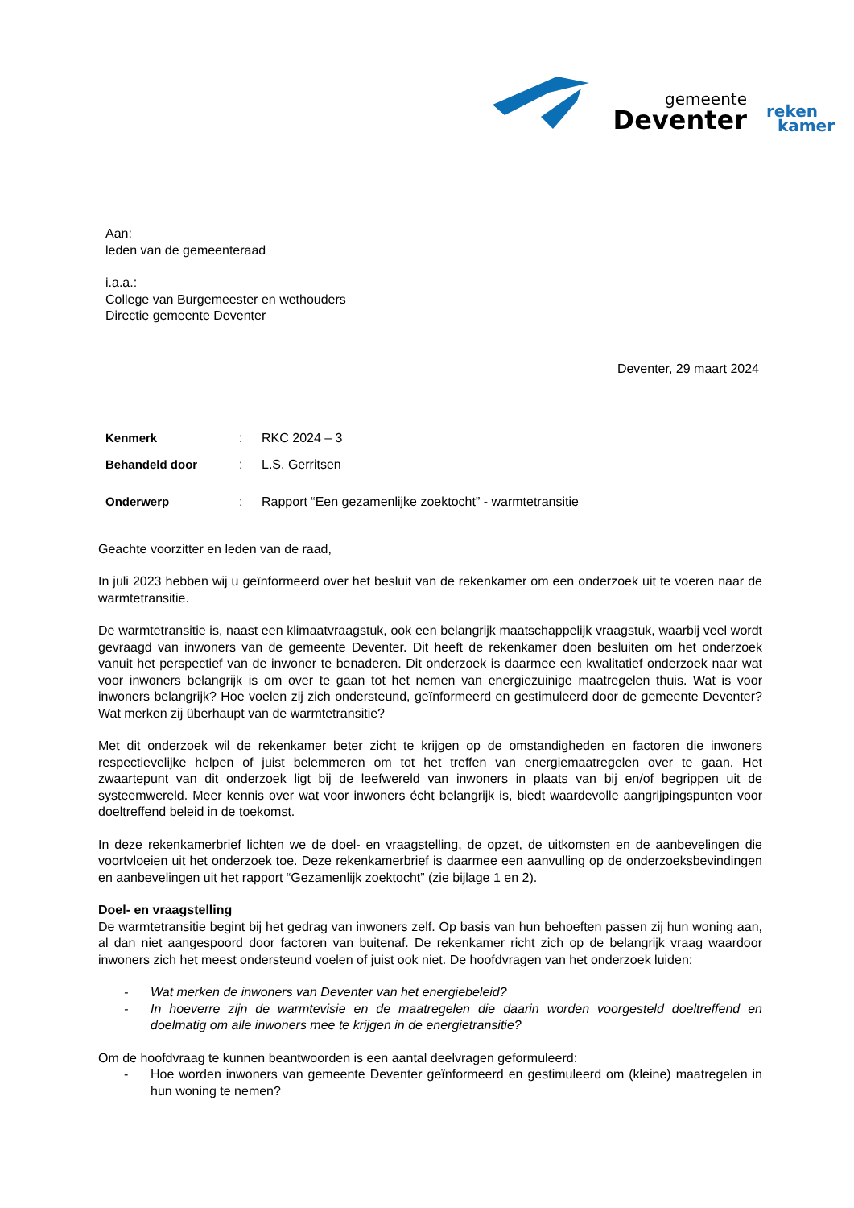gemeente
Deventer
reken
kamer
Aan:
leden van de gemeenteraad
i.a.a.:
College van Burgemeester en wethouders
Directie gemeente Deventer
Deventer, 29 maart 2024
| Kenmerk | : | RKC 2024 – 3 |
| Behandeld door | : | L.S. Gerritsen |
| Onderwerp | : | Rapport “Een gezamenlijke zoektocht” - warmtetransitie |
Geachte voorzitter en leden van de raad,
In juli 2023 hebben wij u geïnformeerd over het besluit van de rekenkamer om een onderzoek uit te voeren naar de warmtetransitie.
De warmtetransitie is, naast een klimaatvraagstuk, ook een belangrijk maatschappelijk vraagstuk, waarbij veel wordt gevraagd van inwoners van de gemeente Deventer. Dit heeft de rekenkamer doen besluiten om het onderzoek vanuit het perspectief van de inwoner te benaderen. Dit onderzoek is daarmee een kwalitatief onderzoek naar wat voor inwoners belangrijk is om over te gaan tot het nemen van energiezuinige maatregelen thuis. Wat is voor inwoners belangrijk? Hoe voelen zij zich ondersteund, geïnformeerd en gestimuleerd door de gemeente Deventer? Wat merken zij überhaupt van de warmtetransitie?
Met dit onderzoek wil de rekenkamer beter zicht te krijgen op de omstandigheden en factoren die inwoners respectievelijke helpen of juist belemmeren om tot het treffen van energiemaatregelen over te gaan. Het zwaartepunt van dit onderzoek ligt bij de leefwereld van inwoners in plaats van bij en/of begrippen uit de systeemwereld. Meer kennis over wat voor inwoners écht belangrijk is, biedt waardevolle aangrijpingspunten voor doeltreffend beleid in de toekomst.
In deze rekenkamerbrief lichten we de doel- en vraagstelling, de opzet, de uitkomsten en de aanbevelingen die voortvloeien uit het onderzoek toe. Deze rekenkamerbrief is daarmee een aanvulling op de onderzoeksbevindingen en aanbevelingen uit het rapport “Gezamenlijk zoektocht” (zie bijlage 1 en 2).
Doel- en vraagstelling
De warmtetransitie begint bij het gedrag van inwoners zelf. Op basis van hun behoeften passen zij hun woning aan, al dan niet aangespoord door factoren van buitenaf. De rekenkamer richt zich op de belangrijk vraag waardoor inwoners zich het meest ondersteund voelen of juist ook niet. De hoofdvragen van het onderzoek luiden:
- Wat merken de inwoners van Deventer van het energiebeleid?
- In hoeverre zijn de warmtevisie en de maatregelen die daarin worden voorgesteld doeltreffend en doelmatig om alle inwoners mee te krijgen in de energietransitie?
Om de hoofdvraag te kunnen beantwoorden is een aantal deelvragen geformuleerd:
- Hoe worden inwoners van gemeente Deventer geïnformeerd en gestimuleerd om (kleine) maatregelen in hun woning te nemen?